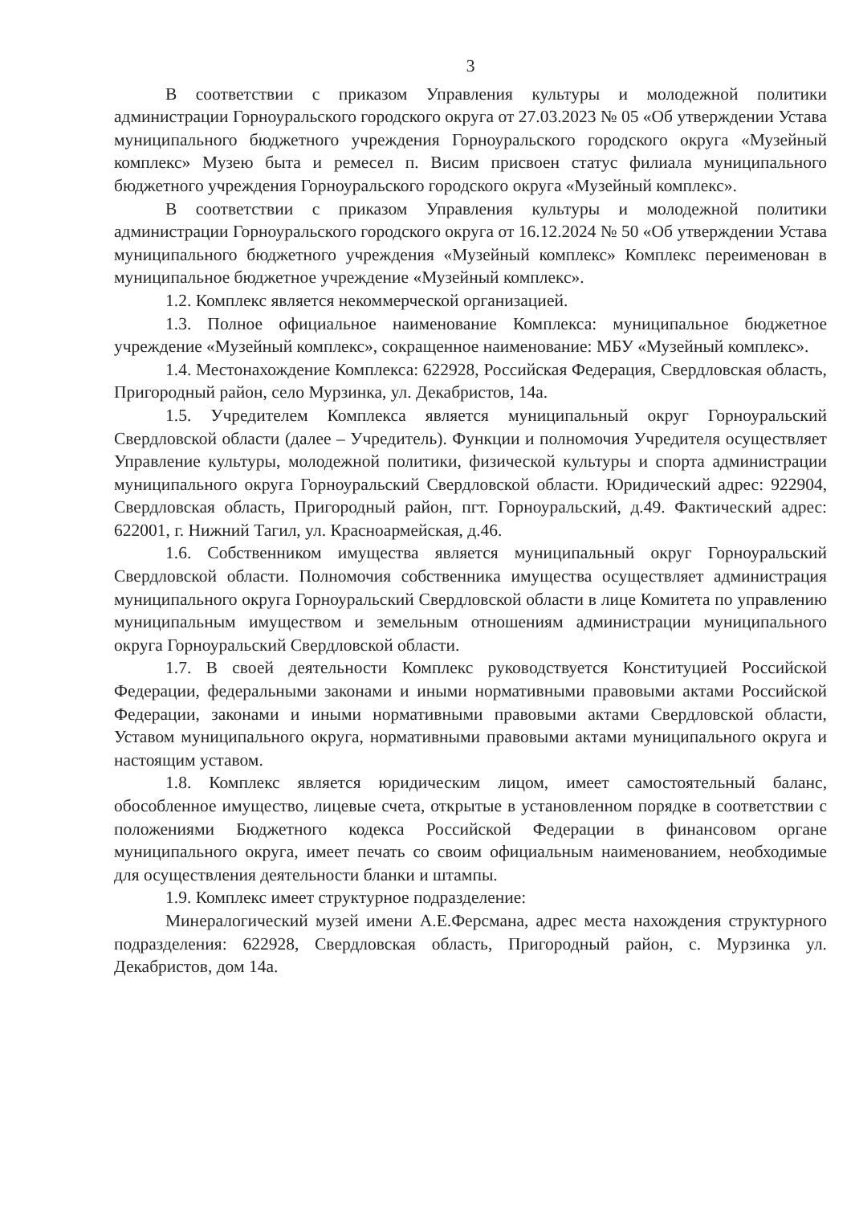3
В соответствии с приказом Управления культуры и молодежной политики администрации Горноуральского городского округа от 27.03.2023 № 05 «Об утверждении Устава муниципального бюджетного учреждения Горноуральского городского округа «Музейный комплекс» Музею быта и ремесел п. Висим присвоен статус филиала муниципального бюджетного учреждения Горноуральского городского округа «Музейный комплекс».
В соответствии с приказом Управления культуры и молодежной политики администрации Горноуральского городского округа от 16.12.2024 № 50 «Об утверждении Устава муниципального бюджетного учреждения «Музейный комплекс» Комплекс переименован в муниципальное бюджетное учреждение «Музейный комплекс».
1.2. Комплекс является некоммерческой организацией.
1.3. Полное официальное наименование Комплекса: муниципальное бюджетное учреждение «Музейный комплекс», сокращенное наименование: МБУ «Музейный комплекс».
1.4. Местонахождение Комплекса: 622928, Российская Федерация, Свердловская область, Пригородный район, село Мурзинка, ул. Декабристов, 14а.
1.5. Учредителем Комплекса является муниципальный округ Горноуральский Свердловской области (далее – Учредитель). Функции и полномочия Учредителя осуществляет Управление культуры, молодежной политики, физической культуры и спорта администрации муниципального округа Горноуральский Свердловской области. Юридический адрес: 922904, Свердловская область, Пригородный район, пгт. Горноуральский, д.49. Фактический адрес: 622001, г. Нижний Тагил, ул. Красноармейская, д.46.
1.6. Собственником имущества является муниципальный округ Горноуральский Свердловской области. Полномочия собственника имущества осуществляет администрация муниципального округа Горноуральский Свердловской области в лице Комитета по управлению муниципальным имуществом и земельным отношениям администрации муниципального округа Горноуральский Свердловской области.
1.7. В своей деятельности Комплекс руководствуется Конституцией Российской Федерации, федеральными законами и иными нормативными правовыми актами Российской Федерации, законами и иными нормативными правовыми актами Свердловской области, Уставом муниципального округа, нормативными правовыми актами муниципального округа и настоящим уставом.
1.8. Комплекс является юридическим лицом, имеет самостоятельный баланс, обособленное имущество, лицевые счета, открытые в установленном порядке в соответствии с положениями Бюджетного кодекса Российской Федерации в финансовом органе муниципального округа, имеет печать со своим официальным наименованием, необходимые для осуществления деятельности бланки и штампы.
1.9. Комплекс имеет структурное подразделение:
Минералогический музей имени А.Е.Ферсмана, адрес места нахождения структурного подразделения: 622928, Свердловская область, Пригородный район, с. Мурзинка ул. Декабристов, дом 14а.